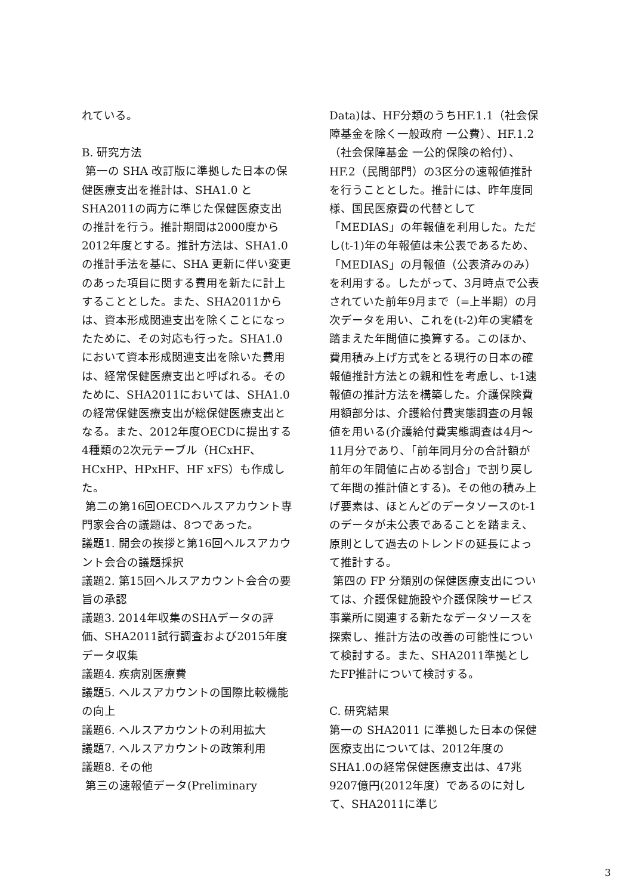れている。
B. 研究方法
第一の SHA 改訂版に準拠した日本の保健医療支出を推計は、SHA1.0 とSHA2011の両方に準じた保健医療支出の推計を行う。推計期間は2000度から2012年度とする。推計方法は、SHA1.0の推計手法を基に、SHA 更新に伴い変更のあった項目に関する費用を新たに計上することとした。また、SHA2011からは、資本形成関連支出を除くことになったために、その対応も行った。SHA1.0において資本形成関連支出を除いた費用は、経常保健医療支出と呼ばれる。そのために、SHA2011においては、SHA1.0の経常保健医療支出が総保健医療支出となる。また、2012年度OECDに提出する4種類の2次元テーブル（HCxHF、HCxHP、HPxHF、HF xFS）も作成した。
第二の第16回OECDヘルスアカウント専門家会合の議題は、8つであった。
議題1. 開会の挨拶と第16回ヘルスアカウント会合の議題採択
議題2. 第15回ヘルスアカウント会合の要旨の承認
議題3. 2014年収集のSHAデータの評価、SHA2011試行調査および2015年度データ収集
議題4. 疾病別医療費
議題5. ヘルスアカウントの国際比較機能の向上
議題6. ヘルスアカウントの利用拡大
議題7. ヘルスアカウントの政策利用
議題8. その他
第三の速報値データ(Preliminary
Data)は、HF分類のうちHF.1.1（社会保障基金を除く一般政府 一公費）、HF.1.2（社会保障基金 一公的保険の給付）、HF.2（民間部門）の3区分の速報値推計を行うこととした。推計には、昨年度同様、国民医療費の代替として「MEDIAS」の年報値を利用した。ただし(t-1)年の年報値は未公表であるため、「MEDIAS」の月報値（公表済みのみ）を利用する。したがって、3月時点で公表されていた前年9月まで（=上半期）の月次データを用い、これを(t-2)年の実績を踏まえた年間値に換算する。このほか、費用積み上げ方式をとる現行の日本の確報値推計方法との親和性を考慮し、t-1速報値の推計方法を構築した。介護保険費用額部分は、介護給付費実態調査の月報値を用いる(介護給付費実態調査は4月～11月分であり、「前年同月分の合計額が前年の年間値に占める割合」で割り戻して年間の推計値とする)。その他の積み上げ要素は、ほとんどのデータソースのt-1のデータが未公表であることを踏まえ、原則として過去のトレンドの延長によって推計する。
第四の FP 分類別の保健医療支出については、介護保健施設や介護保険サービス事業所に関連する新たなデータソースを探索し、推計方法の改善の可能性について検討する。また、SHA2011準拠としたFP推計について検討する。
C. 研究結果
第一の SHA2011 に準拠した日本の保健医療支出については、2012年度のSHA1.0の経常保健医療支出は、47兆9207億円(2012年度）であるのに対して、SHA2011に準じ
3